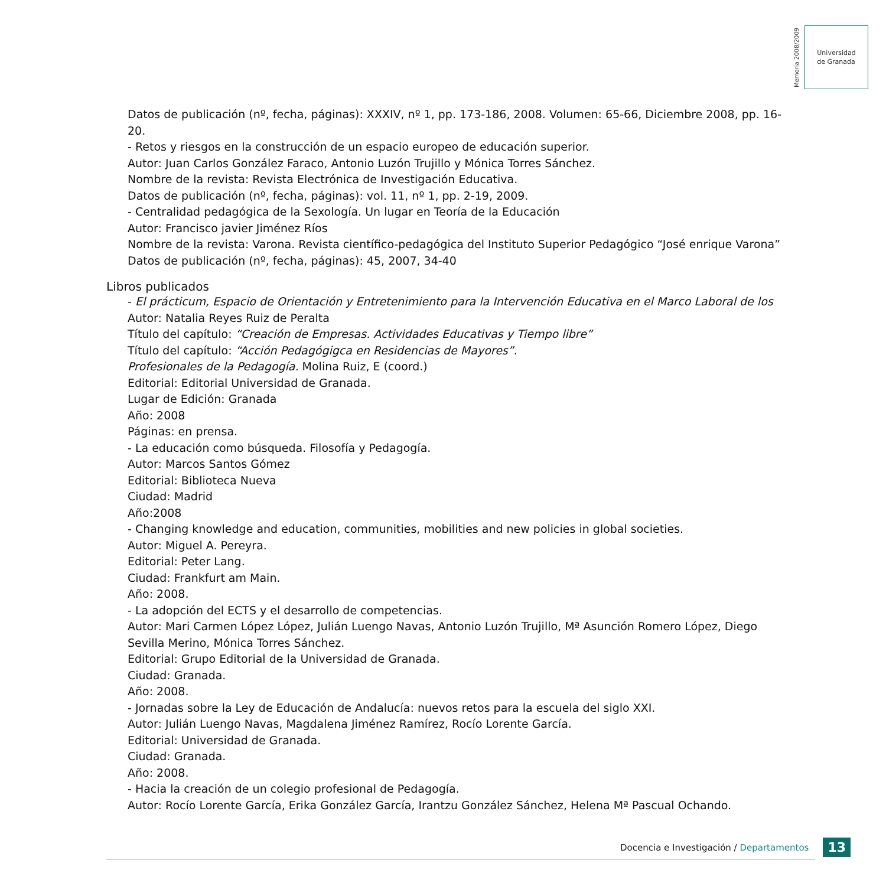Memoria 2008/2009
Universidad
de Granada
Datos de publicación (nº, fecha, páginas): XXXIV, nº 1, pp. 173-186, 2008. Volumen: 65-66, Diciembre 2008, pp. 16-20.
- Retos y riesgos en la construcción de un espacio europeo de educación superior.
Autor: Juan Carlos González Faraco, Antonio Luzón Trujillo y Mónica Torres Sánchez.
Nombre de la revista: Revista Electrónica de Investigación Educativa.
Datos de publicación (nº, fecha, páginas): vol. 11, nº 1, pp. 2-19, 2009.
- Centralidad pedagógica de la Sexología. Un lugar en Teoría de la Educación
Autor: Francisco javier Jiménez Ríos
Nombre de la revista: Varona. Revista científico-pedagógica del Instituto Superior Pedagógico “José enrique Varona”
Datos de publicación (nº, fecha, páginas): 45, 2007, 34-40
Libros publicados
- El prácticum, Espacio de Orientación y Entretenimiento para la Intervención Educativa en el Marco Laboral de los
Autor: Natalia Reyes Ruiz de Peralta
Título del capítulo: “Creación de Empresas. Actividades Educativas y Tiempo libre”
Título del capítulo: “Acción Pedagógigca en Residencias de Mayores”.
Profesionales de la Pedagogía. Molina Ruiz, E (coord.)
Editorial: Editorial Universidad de Granada.
Lugar de Edición: Granada
Año: 2008
Páginas: en prensa.
- La educación como búsqueda. Filosofía y Pedagogía.
Autor: Marcos Santos Gómez
Editorial: Biblioteca Nueva
Ciudad: Madrid
Año:2008
- Changing knowledge and education, communities, mobilities and new policies in global societies.
Autor: Miguel A. Pereyra.
Editorial: Peter Lang.
Ciudad: Frankfurt am Main.
Año: 2008.
- La adopción del ECTS y el desarrollo de competencias.
Autor: Mari Carmen López López, Julián Luengo Navas, Antonio Luzón Trujillo, Mª Asunción Romero López, Diego Sevilla Merino, Mónica Torres Sánchez.
Editorial: Grupo Editorial de la Universidad de Granada.
Ciudad: Granada.
Año: 2008.
- Jornadas sobre la Ley de Educación de Andalucía: nuevos retos para la escuela del siglo XXI.
Autor: Julián Luengo Navas, Magdalena Jiménez Ramírez, Rocío Lorente García.
Editorial: Universidad de Granada.
Ciudad: Granada.
Año: 2008.
- Hacia la creación de un colegio profesional de Pedagogía.
Autor: Rocío Lorente García, Erika González García, Irantzu González Sánchez, Helena Mª Pascual Ochando.
Docencia e Investigación / Departamentos 13